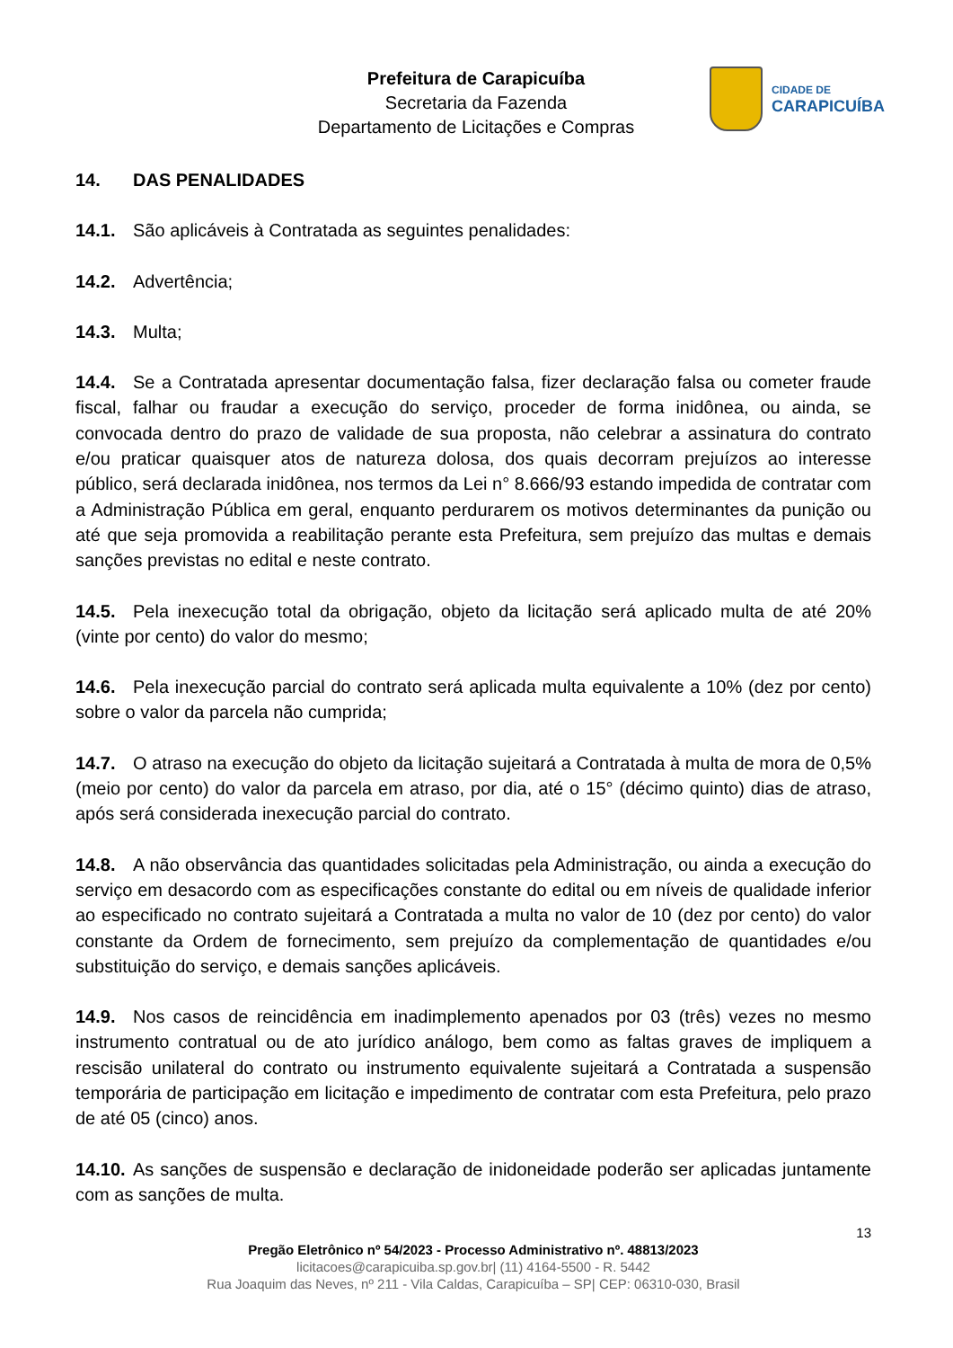Prefeitura de Carapicuíba
Secretaria da Fazenda
Departamento de Licitações e Compras
CIDADE DE
CARAPICUÍBA
14. DAS PENALIDADES
14.1. São aplicáveis à Contratada as seguintes penalidades:
14.2. Advertência;
14.3. Multa;
14.4. Se a Contratada apresentar documentação falsa, fizer declaração falsa ou cometer fraude fiscal, falhar ou fraudar a execução do serviço, proceder de forma inidônea, ou ainda, se convocada dentro do prazo de validade de sua proposta, não celebrar a assinatura do contrato e/ou praticar quaisquer atos de natureza dolosa, dos quais decorram prejuízos ao interesse público, será declarada inidônea, nos termos da Lei n° 8.666/93 estando impedida de contratar com a Administração Pública em geral, enquanto perdurarem os motivos determinantes da punição ou até que seja promovida a reabilitação perante esta Prefeitura, sem prejuízo das multas e demais sanções previstas no edital e neste contrato.
14.5. Pela inexecução total da obrigação, objeto da licitação será aplicado multa de até 20% (vinte por cento) do valor do mesmo;
14.6. Pela inexecução parcial do contrato será aplicada multa equivalente a 10% (dez por cento) sobre o valor da parcela não cumprida;
14.7. O atraso na execução do objeto da licitação sujeitará a Contratada à multa de mora de 0,5% (meio por cento) do valor da parcela em atraso, por dia, até o 15° (décimo quinto) dias de atraso, após será considerada inexecução parcial do contrato.
14.8. A não observância das quantidades solicitadas pela Administração, ou ainda a execução do serviço em desacordo com as especificações constante do edital ou em níveis de qualidade inferior ao especificado no contrato sujeitará a Contratada a multa no valor de 10 (dez por cento) do valor constante da Ordem de fornecimento, sem prejuízo da complementação de quantidades e/ou substituição do serviço, e demais sanções aplicáveis.
14.9. Nos casos de reincidência em inadimplemento apenados por 03 (três) vezes no mesmo instrumento contratual ou de ato jurídico análogo, bem como as faltas graves de impliquem a rescisão unilateral do contrato ou instrumento equivalente sujeitará a Contratada a suspensão temporária de participação em licitação e impedimento de contratar com esta Prefeitura, pelo prazo de até 05 (cinco) anos.
14.10. As sanções de suspensão e declaração de inidoneidade poderão ser aplicadas juntamente com as sanções de multa.
13
Pregão Eletrônico nº 54/2023 - Processo Administrativo nº. 48813/2023
licitacoes@carapicuiba.sp.gov.br| (11) 4164-5500 - R. 5442
Rua Joaquim das Neves, nº 211 - Vila Caldas, Carapicuíba – SP| CEP: 06310-030, Brasil